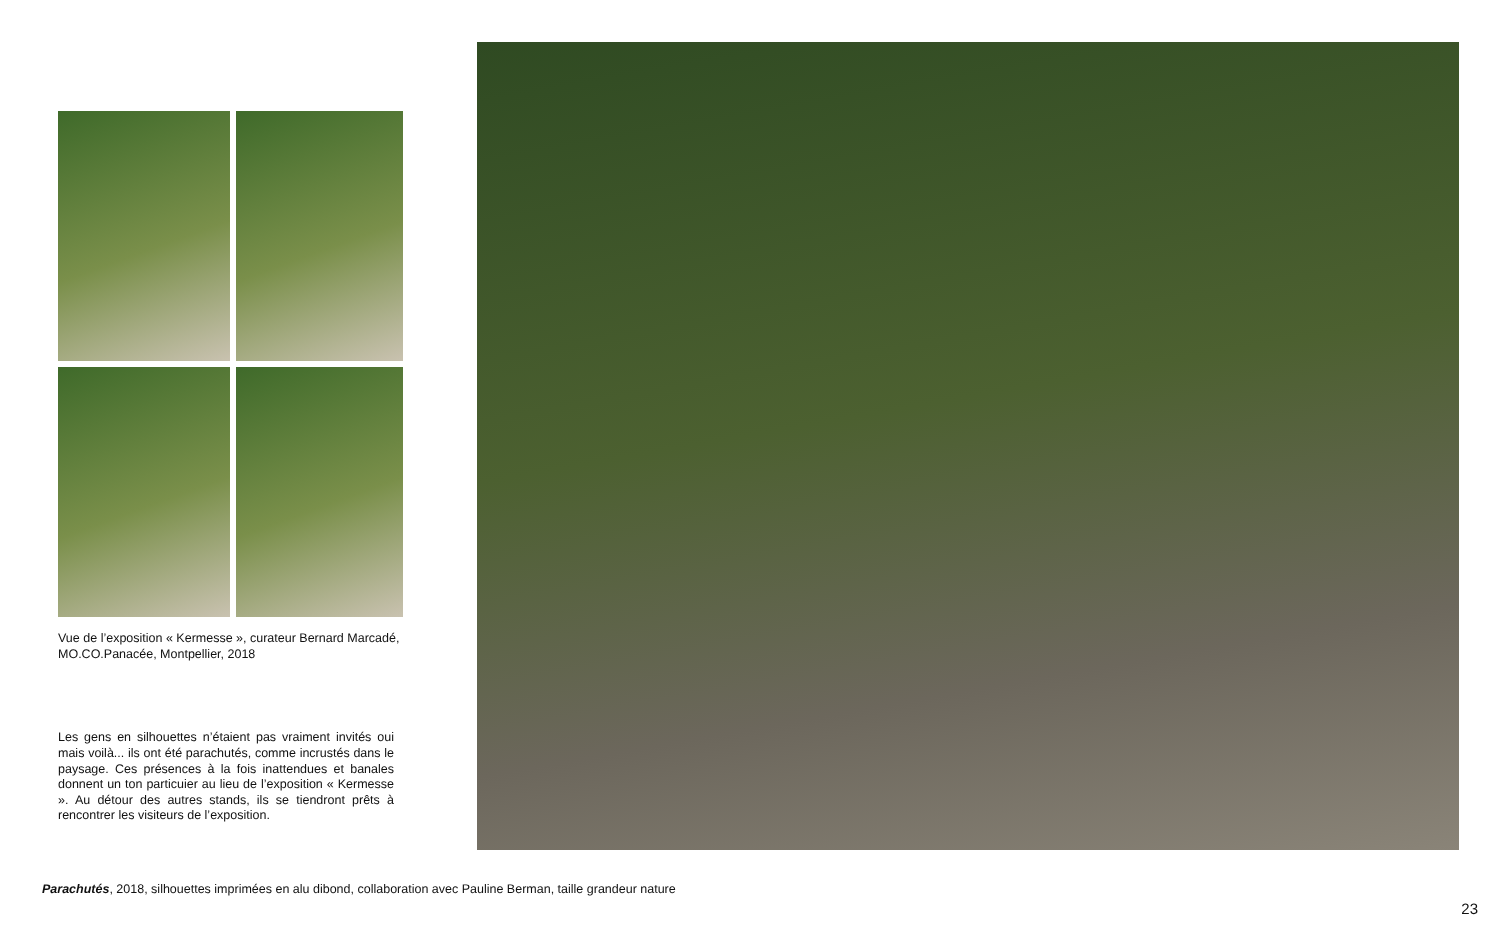Vue de l’exposition « Kermesse », curateur Bernard Marcadé, MO.CO.Panacée, Montpellier, 2018
Les gens en silhouettes n’étaient pas vraiment invités oui mais voilà... ils ont été parachutés, comme incrustés dans le paysage. Ces présences à la fois inattendues et banales donnent un ton particuier au lieu de l’exposition « Kermesse ». Au détour des autres stands, ils se tiendront prêts à rencontrer les visiteurs de l’exposition.
Parachutés, 2018, silhouettes imprimées en alu dibond, collaboration avec Pauline Berman, taille grandeur nature
23